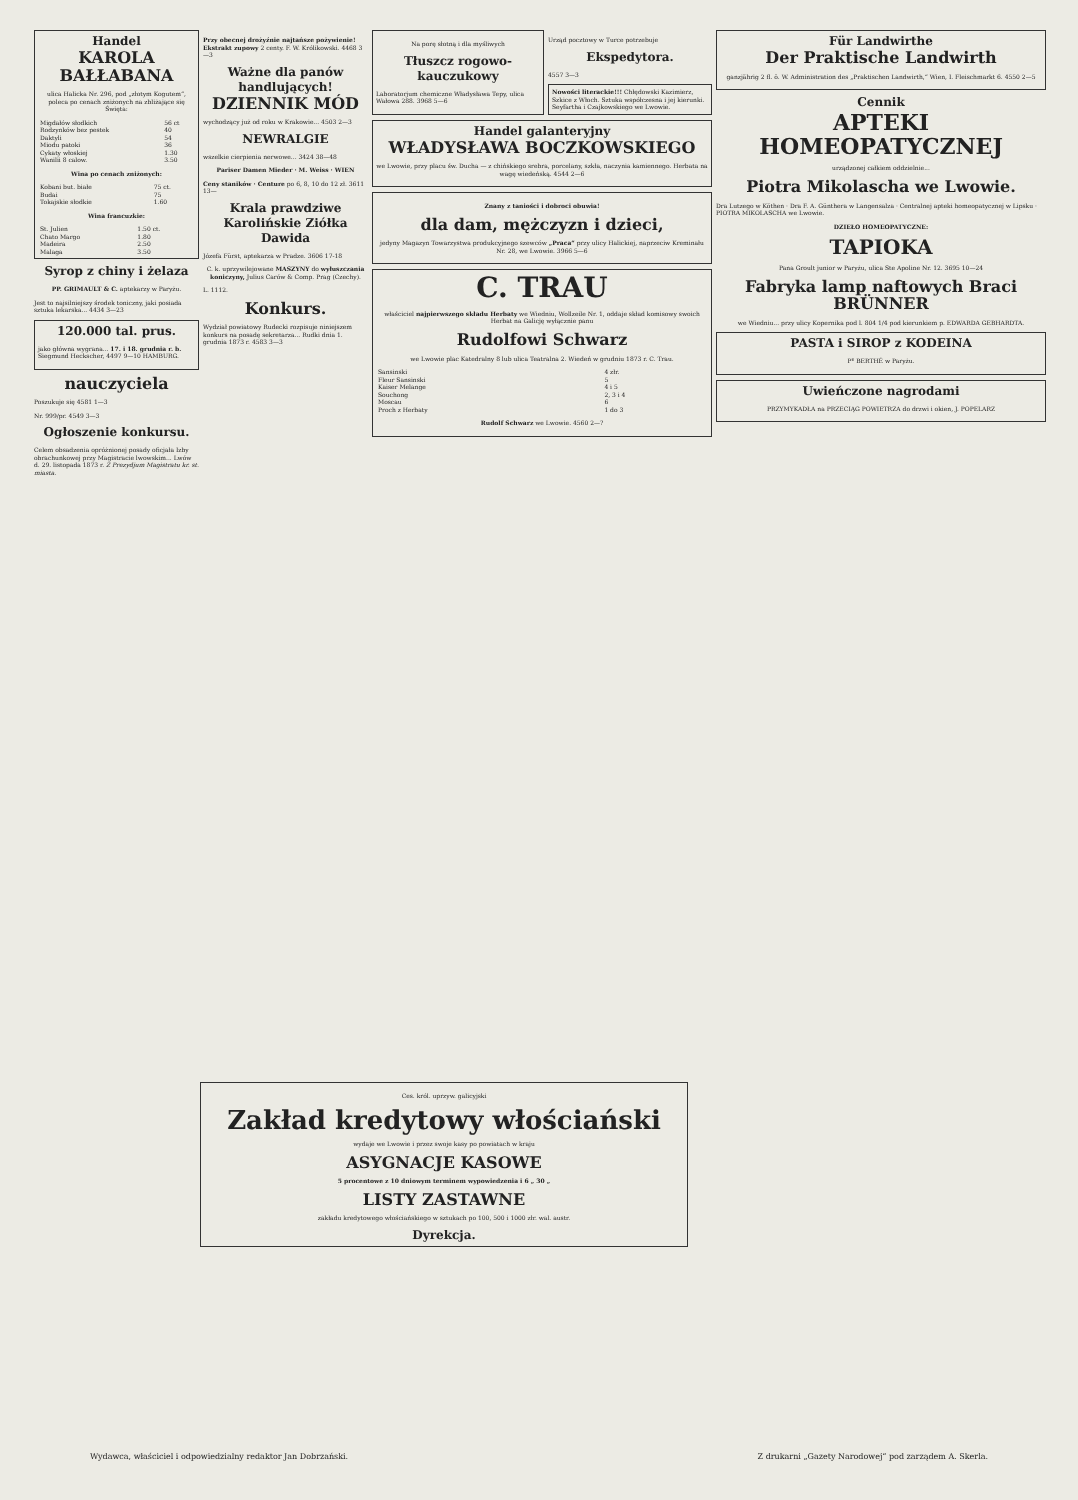Handel
KAROLA BAŁŁABANA
ulica Halicka Nr. 296, pod „złotym Kogutem“, poleca po cenach zniżonych na zbliżające się Święta:
| Migdałów słodkich | 56 ct |
| Rodzynków bez pestek | 40 |
| Daktyli | 54 |
| Miodu patoki | 36 |
| Cykaty włoskiej | 1.30 |
| Wanilii 8 calow. | 3.50 |
Wina po cenach zniżonych:
| Kobani but. białe | 75 ct. |
| Budai | 75 |
| Tokajskie słodkie | 1.60 |
Wina francuzkie:
| St. Julien | 1.50 ct. |
| Chato Margo | 1.80 |
| Madeira | 2.50 |
| Malaga | 3.50 |
Syrop z chiny i żelaza
PP. GRIMAULT & C. aptekarzy w Paryżu.
Jest to najsilniejszy środek toniczny, jaki posiada sztuka lekarska... 4434 3—23
120.000 tal. prus.
jako główna wygrana... 17. i 18. grudnia r. b. Siegmund Heckscher, 4497 9—10 HAMBURG.
nauczyciela
Poszukuje się 4581 1—3
Nr. 999/pr. 4549 3—3
Ogłoszenie konkursu.
Celem obsadzenia opróżnionej posady oficjała Izby obrachunkowej przy Magistracie lwowskim... Lwów d. 29. listopada 1873 r. Z Prezydjum Magistratu kr. st. miasta.
Przy obecnej drożyźnie najtańsze pożywienie! Ekstrakt zupowy 2 centy. F. W. Królikowski. 4468 3—3
Ważne dla panów handlujących!
DZIENNIK MÓD
wychodzący już od roku w Krakowie... 4503 2—3
NEWRALGIE
wszelkie cierpienia nerwowe... 3424 38—48
Pariser Damen Mieder · M. Weiss · WIEN
Ceny staników · Centure po 6, 8, 10 do 12 zł. 3611 13—
Krala prawdziwe Karolińskie Ziółka Dawida
Józefa Fürst, aptekarza w Pradze. 3606 17-18
C. k. uprzywilejowane MASZYNY do wyłuszczania koniczyny, Julius Carów & Comp. Prag (Czechy).
L. 1112.
Konkurs.
Wydział powiatowy Rudecki rozpisuje niniejszem konkurs na posadę sekretarza... Rudki dnia 1. grudnia 1873 r. 4583 3—3
Na porę słotną i dla myśliwych
Tłuszcz rogowo-kauczukowy
Laboratorjum chemiczne Władysława Tepy, ulica Wałowa 288. 3968 5—6
Urząd pocztowy w Turce potrzebuje
Ekspedytora.
4557 3—3
Nowości literackie!!! Chłędowski Kazimierz, Szkice z Włoch. Sztuka współczesna i jej kierunki. Seyfartha i Czajkowskiego we Lwowie.
Handel galanteryjny
WŁADYSŁAWA BOCZKOWSKIEGO
we Lwowie, przy placu św. Ducha — z chińskiego srebra, porcelany, szkła, naczynia kamiennego. Herbata na wagę wiedeńską. 4544 2—6
Znany z taniości i dobroci obuwia!
dla dam, mężczyzn i dzieci,
jedyny Magazyn Towarzystwa produkcyjnego szewców „Praca“ przy ulicy Halickiej, naprzeciw Kreminału Nr. 28, we Lwowie. 3966 5—6
C. TRAU
właściciel najpierwszego składu Herbaty we Wiedniu, Wollzeile Nr. 1, oddaje skład komisowy swoich Herbat na Galicję wyłącznie panu
Rudolfowi Schwarz
we Lwowie plac Katedralny 8 lub ulica Teatralna 2. Wiedeń w grudniu 1873 r. C. Trau.
| Sansinski | 4 złr. |
| Fleur Sansinski | 5 |
| Kaiser Melange | 4 i 5 |
| Souchong | 2, 3 i 4 |
| Moscau | 6 |
| Proch z Herbaty | 1 do 3 |
Rudolf Schwarz we Lwowie. 4560 2—?
Für Landwirthe
Der Praktische Landwirth
ganzjährig 2 fl. ö. W. Administration des „Praktischen Landwirth,“ Wien, I. Fleischmarkt 6. 4550 2—5
Cennik
APTEKI HOMEOPATYCZNEJ
urządzonej całkiem oddzielnie...
Piotra Mikolascha we Lwowie.
Dra Lutzego w Köthen · Dra F. A. Günthera w Langensalza · Centralnej apteki homeopatycznej w Lipsku · PIOTRA MIKOLASCHA we Lwowie.
DZIEŁO HOMEOPATYCZNE:
TAPIOKA
Pana Groult junior w Paryżu, ulica Ste Apoline Nr. 12. 3695 10—24
Fabryka lamp naftowych Braci BRÜNNER
we Wiedniu... przy ulicy Kopernika pod l. 804 1/4 pod kierunkiem p. EDWARDA GEBHARDTA.
PASTA i SIROP z KODEINA
Pᴱ BERTHÉ w Paryżu.
Uwieńczone nagrodami
PRZYMYKADŁA na PRZECIĄG POWIETRZA do drzwi i okien, J. POPELARZ
Ces. król. uprzyw. galicyjski
Zakład kredytowy włościański
wydaje we Lwowie i przez swoje kasy po powiatach w kraju
ASYGNACJE KASOWE
5 procentowe z 10 dniowym terminem wypowiedzenia i 6 „ 30 „
LISTY ZASTAWNE
zakładu kredytowego włościańskiego w sztukach po 100, 500 i 1000 złr. wal. austr.
Dyrekcja.
Wydawca, właściciel i odpowiedzialny redaktor Jan Dobrzański. Z drukarni „Gazety Narodowej“ pod zarządem A. Skerla.